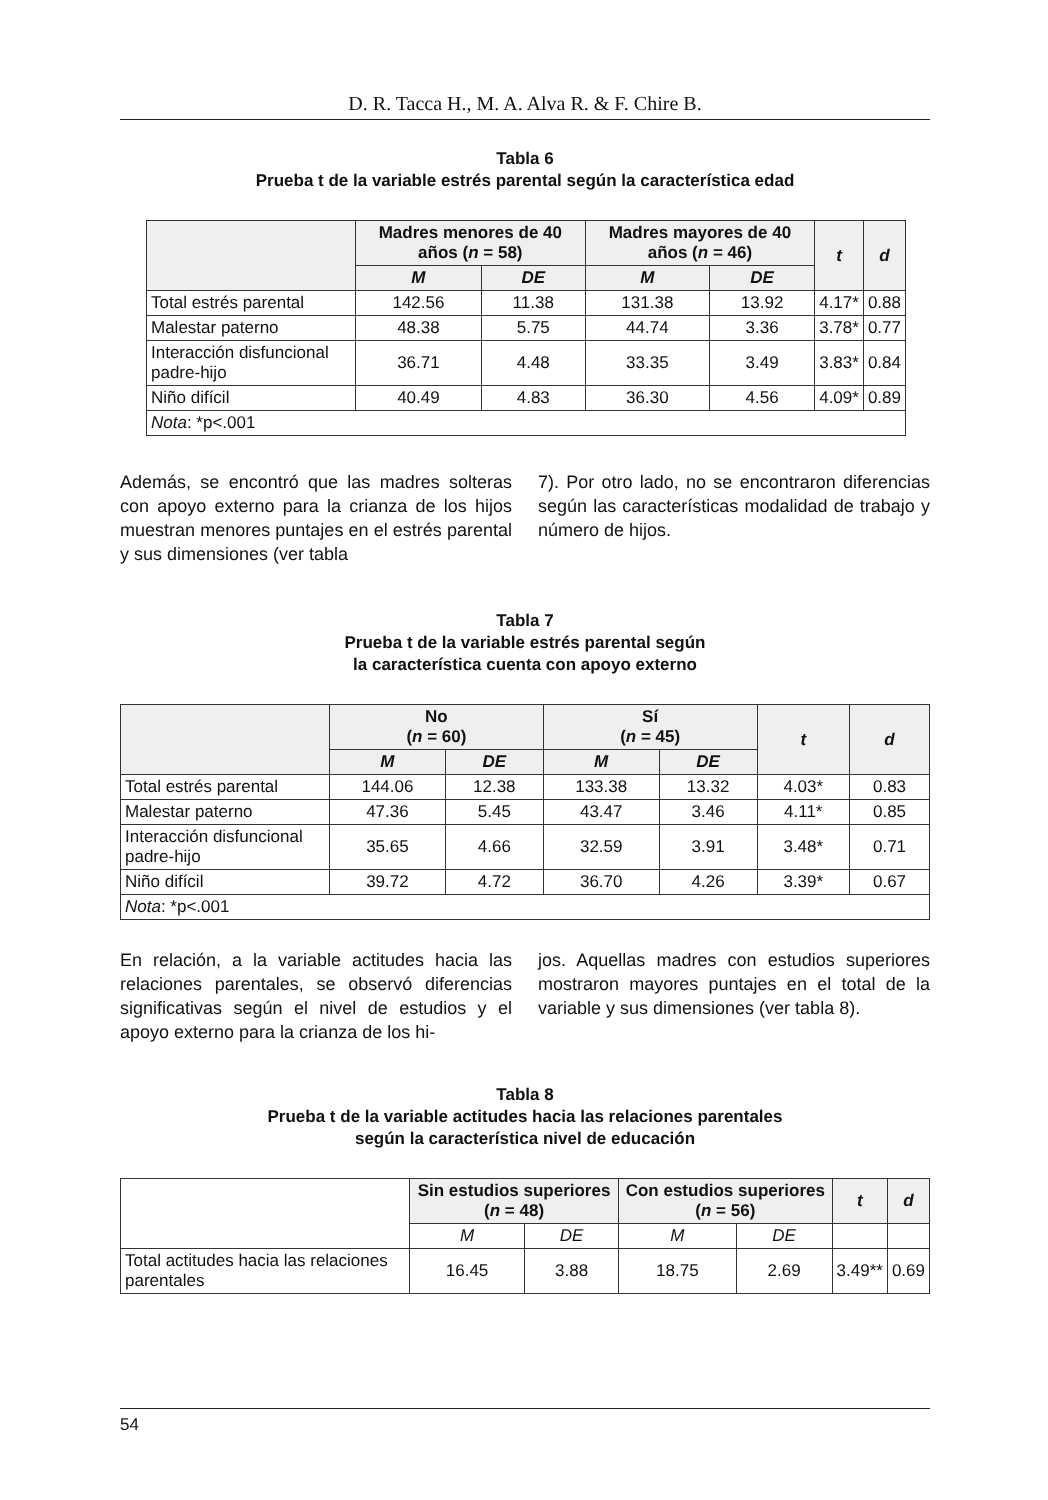D. R. Tacca H., M. A. Alva R. & F. Chire B.
Tabla 6
Prueba t de la variable estrés parental según la característica edad
| | Madres menores de 40 años ( n = 58) | | Madres mayores de 40 años ( n = 46) | | t | d |
| --- | --- | --- | --- | --- | --- | --- |
| | M | DE | M | DE | | |
| Total estrés parental | 142.56 | 11.38 | 131.38 | 13.92 | 4.17* | 0.88 |
| Malestar paterno | 48.38 | 5.75 | 44.74 | 3.36 | 3.78* | 0.77 |
| Interacción disfuncional padre-hijo | 36.71 | 4.48 | 33.35 | 3.49 | 3.83* | 0.84 |
| Niño difícil | 40.49 | 4.83 | 36.30 | 4.56 | 4.09* | 0.89 |
| Nota : *p<.001 | | | | | | |
Además, se encontró que las madres solteras con apoyo externo para la crianza de los hijos muestran menores puntajes en el estrés parental y sus dimensiones (ver tabla
7). Por otro lado, no se encontraron diferencias según las características modalidad de trabajo y número de hijos.
Tabla 7
Prueba t de la variable estrés parental según
la característica cuenta con apoyo externo
| | No ( n = 60) | | Sí ( n = 45) | | t | d |
| --- | --- | --- | --- | --- | --- | --- |
| | M | DE | M | DE | | |
| Total estrés parental | 144.06 | 12.38 | 133.38 | 13.32 | 4.03* | 0.83 |
| Malestar paterno | 47.36 | 5.45 | 43.47 | 3.46 | 4.11* | 0.85 |
| Interacción disfuncional padre-hijo | 35.65 | 4.66 | 32.59 | 3.91 | 3.48* | 0.71 |
| Niño difícil | 39.72 | 4.72 | 36.70 | 4.26 | 3.39* | 0.67 |
| Nota : *p<.001 | | | | | | |
En relación, a la variable actitudes hacia las relaciones parentales, se observó diferencias significativas según el nivel de estudios y el apoyo externo para la crianza de los hi-
jos. Aquellas madres con estudios superiores mostraron mayores puntajes en el total de la variable y sus dimensiones (ver tabla 8).
Tabla 8
Prueba t de la variable actitudes hacia las relaciones parentales
según la característica nivel de educación
| | Sin estudios superiores ( n = 48) | | Con estudios superiores ( n = 56) | | t | d |
| --- | --- | --- | --- | --- | --- | --- |
| | M | DE | M | DE | | |
| Total actitudes hacia las relaciones parentales | 16.45 | 3.88 | 18.75 | 2.69 | 3.49** | 0.69 |
54